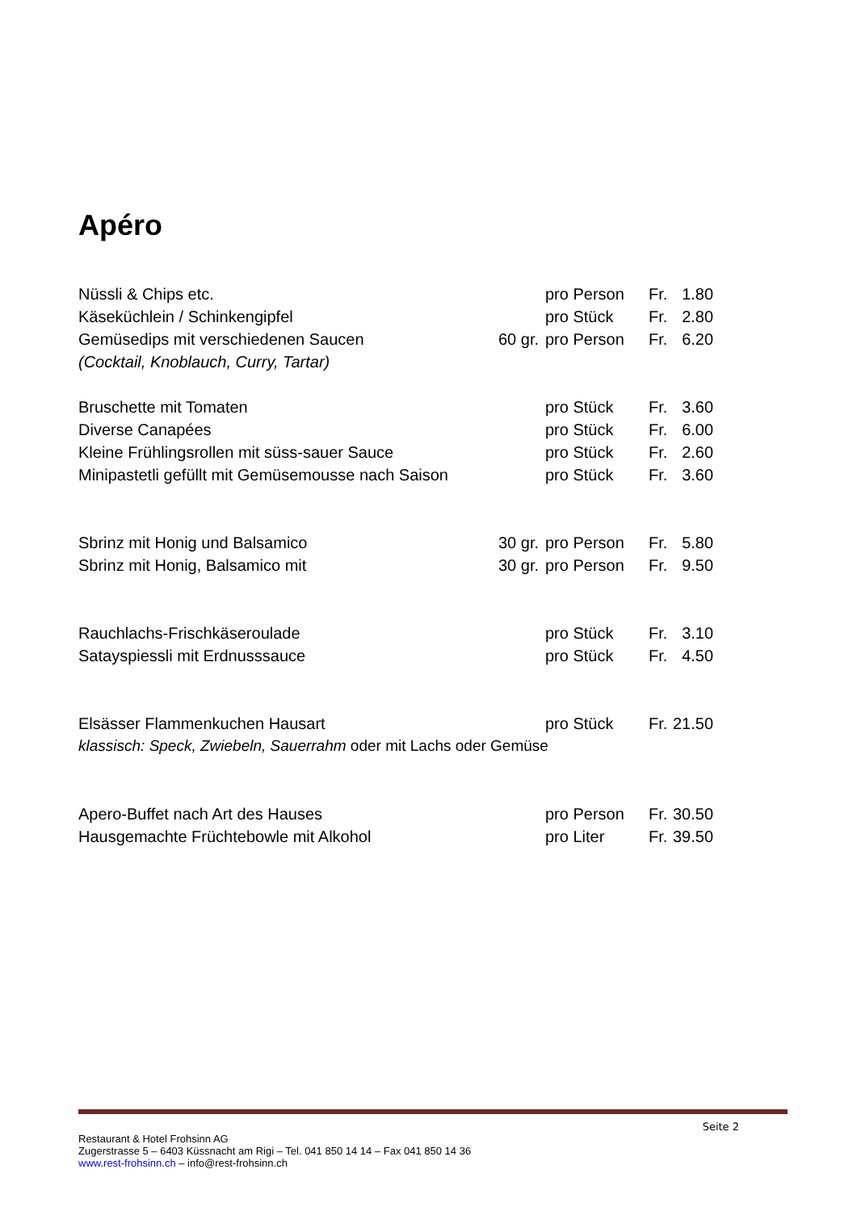Apéro
| Nüssli & Chips etc. | | pro Person | Fr. | 1.80 |
| Käseküchlein / Schinkengipfel | | pro Stück | Fr. | 2.80 |
| Gemüsedips mit verschiedenen Saucen | 60 gr. | pro Person | Fr. | 6.20 |
| (Cocktail, Knoblauch, Curry, Tartar) | | | | |
| Bruschette mit Tomaten | | pro Stück | Fr. | 3.60 |
| Diverse Canapées | | pro Stück | Fr. | 6.00 |
| Kleine Frühlingsrollen mit süss-sauer Sauce | | pro Stück | Fr. | 2.60 |
| Minipastetli gefüllt mit Gemüsemousse nach Saison | | pro Stück | Fr. | 3.60 |
| Sbrinz mit Honig und Balsamico | 30 gr. | pro Person | Fr. | 5.80 |
| Sbrinz mit Honig, Balsamico mit | 30 gr. | pro Person | Fr. | 9.50 |
| Rauchlachs-Frischkäseroulade | | pro Stück | Fr. | 3.10 |
| Satayspiessli mit Erdnusssauce | | pro Stück | Fr. | 4.50 |
| Elsässer Flammenkuchen Hausart | | pro Stück | Fr. | 21.50 |
| klassisch: Speck, Zwiebeln, Sauerrahm oder mit Lachs oder Gemüse | | | | |
| Apero-Buffet nach Art des Hauses | | pro Person | Fr. | 30.50 |
| Hausgemachte Früchtebowle mit Alkohol | | pro Liter | Fr. | 39.50 |
Seite 2
Restaurant & Hotel Frohsinn AG
Zugerstrasse 5 – 6403 Küssnacht am Rigi – Tel. 041 850 14 14 – Fax 041 850 14 36
www.rest-frohsinn.ch – info@rest-frohsinn.ch